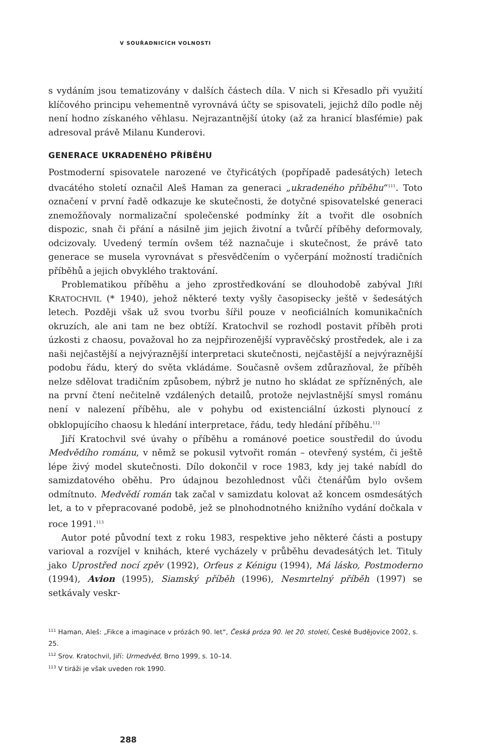V SOUŘADNICÍCH VOLNOSTI
s vydáním jsou tematizovány v dalších částech díla. V nich si Křesadlo při využití klíčového principu vehementně vyrovnává účty se spisovateli, jejichž dílo podle něj není hodno získaného věhlasu. Nejrazantnější útoky (až za hranicí blasfémie) pak adresoval právě Milanu Kunderovi.
GENERACE UKRADENÉHO PŘÍBĚHU
Postmoderní spisovatele narozené ve čtyřicátých (popřípadě padesátých) letech dvacátého století označil Aleš Haman za generaci „ukradeného příběhu“<sup>111</sup>. Toto označení v první řadě odkazuje ke skutečnosti, že dotyčné spisovatelské generaci znemožňovaly normalizační společenské podmínky žít a tvořit dle osobních dispozic, snah či přání a násilně jim jejich životní a tvůrčí příběhy deformovaly, odcizovaly. Uvedený termín ovšem též naznačuje i skutečnost, že právě tato generace se musela vyrovnávat s přesvědčením o vyčerpání možností tradičních příběhů a jejich obvyklého traktování.
Problematikou příběhu a jeho zprostředkování se dlouhodobě zabýval JIŘÍ KRATOCHVIL (* 1940), jehož některé texty vyšly časopisecky ještě v šedesátých letech. Později však už svou tvorbu šířil pouze v neoficiálních komunikačních okruzích, ale ani tam ne bez obtíží. Kratochvil se rozhodl postavit příběh proti úzkosti z chaosu, považoval ho za nejpřirozenější vypravěčský prostředek, ale i za naši nejčastější a nejvýraznější interpretaci skutečnosti, nejčastější a nejvýraznější podobu řádu, který do světa vkládáme. Současně ovšem zdůrazňoval, že příběh nelze sdělovat tradičním způsobem, nýbrž je nutno ho skládat ze spřízněných, ale na první čtení nečitelně vzdálených detailů, protože nejvlastnější smysl románu není v nalezení příběhu, ale v pohybu od existenciální úzkosti plynoucí z obklopujícího chaosu k hledání interpretace, řádu, tedy hledání příběhu.<sup>112</sup>
Jiří Kratochvil své úvahy o příběhu a románové poetice soustředil do úvodu Medvědího románu, v němž se pokusil vytvořit román – otevřený systém, či ještě lépe živý model skutečnosti. Dílo dokončil v roce 1983, kdy jej také nabídl do samizdatového oběhu. Pro údajnou bezohlednost vůči čtenářům bylo ovšem odmítnuto. Medvědí román tak začal v samizdatu kolovat až koncem osmdesátých let, a to v přepracované podobě, jež se plnohodnotného knižního vydání dočkala v roce 1991.<sup>113</sup>
Autor poté původní text z roku 1983, respektive jeho některé části a postupy varioval a rozvíjel v knihách, které vycházely v průběhu devadesátých let. Tituly jako Uprostřed nocí zpěv (1992), Orfeus z Kénigu (1994), Má lásko, Postmoderno (1994), Avion (1995), Siamský příběh (1996), Nesmrtelný příběh (1997) se setkávaly veskr-
<sup>111</sup> Haman, Aleš: „Fikce a imaginace v prózách 90. let“, Česká próza 90. let 20. století, České Budějovice 2002, s. 25.
<sup>112</sup> Srov. Kratochvil, Jiří: Urmedvěd, Brno 1999, s. 10–14.
<sup>113</sup> V tiráži je však uveden rok 1990.
288